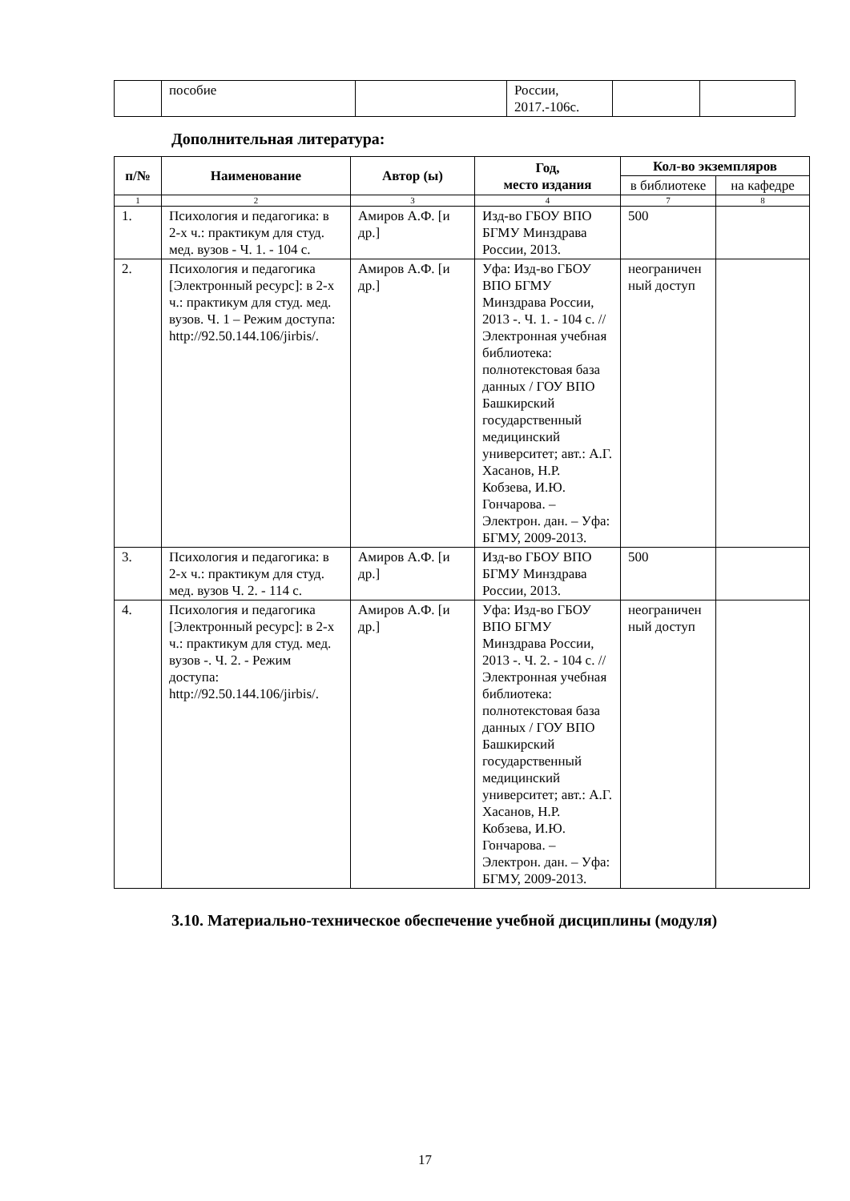| | пособие | | России, 2017.-106с. | | |
Дополнительная литература:
| п/№ | Наименование | Автор (ы) | Год, место издания | Кол-во экземпляров | |
| --- | --- | --- | --- | --- | --- |
| | | | | в библиотеке | на кафедре |
| 1 | 2 | 3 | 4 | 7 | 8 |
| 1. | Психология и педагогика: в 2-х ч.: практикум для студ. мед. вузов - Ч. 1. - 104 с. | Амиров А.Ф. [и др.] | Изд-во ГБОУ ВПО БГМУ Минздрава России, 2013. | 500 | |
| 2. | Психология и педагогика [Электронный ресурс]: в 2-х ч.: практикум для студ. мед. вузов. Ч. 1 – Режим доступа: http://92.50.144.106/jirbis/ . | Амиров А.Ф. [и др.] | Уфа: Изд-во ГБОУ ВПО БГМУ Минздрава России, 2013 -. Ч. 1. - 104 с. // Электронная учебная библиотека: полнотекстовая база данных / ГОУ ВПО Башкирский государственный медицинский университет; авт.: А.Г. Хасанов, Н.Р. Кобзева, И.Ю. Гончарова. – Электрон. дан. – Уфа: БГМУ, 2009-2013. | неограничен ный доступ | |
| 3. | Психология и педагогика: в 2-х ч.: практикум для студ. мед. вузов Ч. 2. - 114 с. | Амиров А.Ф. [и др.] | Изд-во ГБОУ ВПО БГМУ Минздрава России, 2013. | 500 | |
| 4. | Психология и педагогика [Электронный ресурс]: в 2-х ч.: практикум для студ. мед. вузов -. Ч. 2. - Режим доступа: http://92.50.144.106/jirbis/ . | Амиров А.Ф. [и др.] | Уфа: Изд-во ГБОУ ВПО БГМУ Минздрава России, 2013 -. Ч. 2. - 104 с. // Электронная учебная библиотека: полнотекстовая база данных / ГОУ ВПО Башкирский государственный медицинский университет; авт.: А.Г. Хасанов, Н.Р. Кобзева, И.Ю. Гончарова. – Электрон. дан. – Уфа: БГМУ, 2009-2013. | неограничен ный доступ | |
3.10. Материально-техническое обеспечение учебной дисциплины (модуля)
17